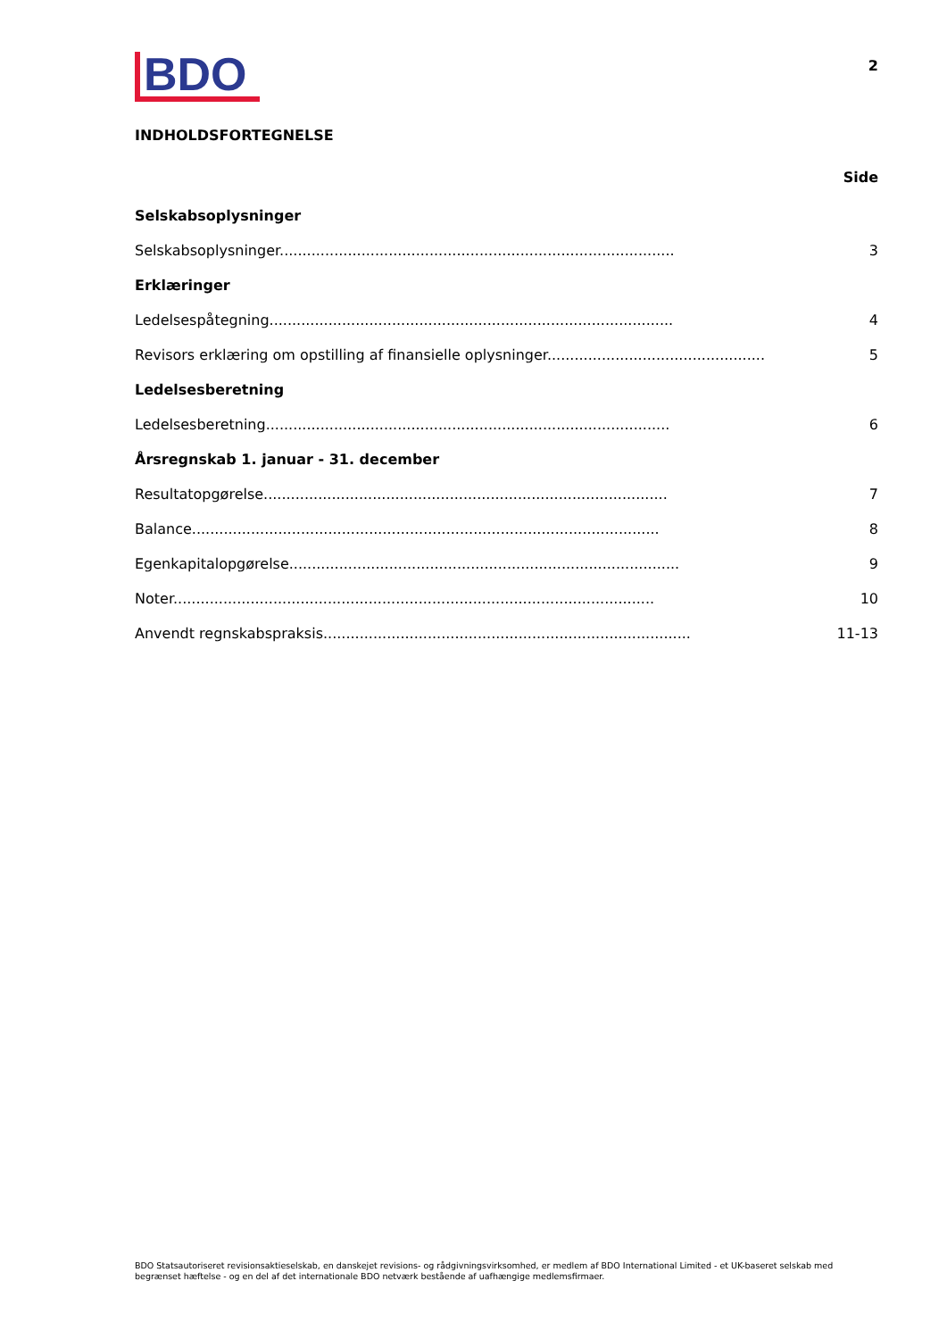BDO
2
INDHOLDSFORTEGNELSE
Side
Selskabsoplysninger
Selskabsoplysninger....................................................................................... 3
Erklæringer
Ledelsespåtegning......................................................................................... 4
Revisors erklæring om opstilling af finansielle oplysninger................................................... 5
Ledelsesberetning
Ledelsesberetning......................................................................................... 6
Årsregnskab 1. januar - 31. december
Resultatopgørelse......................................................................................... 7
Balance....................................................................................................... 8
Egenkapitalopgørelse...................................................................................... 9
Noter.......................................................................................................... 10
Anvendt regnskabspraksis................................................................................. 11-13
BDO Statsautoriseret revisionsaktieselskab, en danskejet revisions- og rådgivningsvirksomhed, er medlem af BDO International Limited - et UK-baseret selskab med begrænset hæftelse - og en del af det internationale BDO netværk bestående af uafhængige medlemsfirmaer.